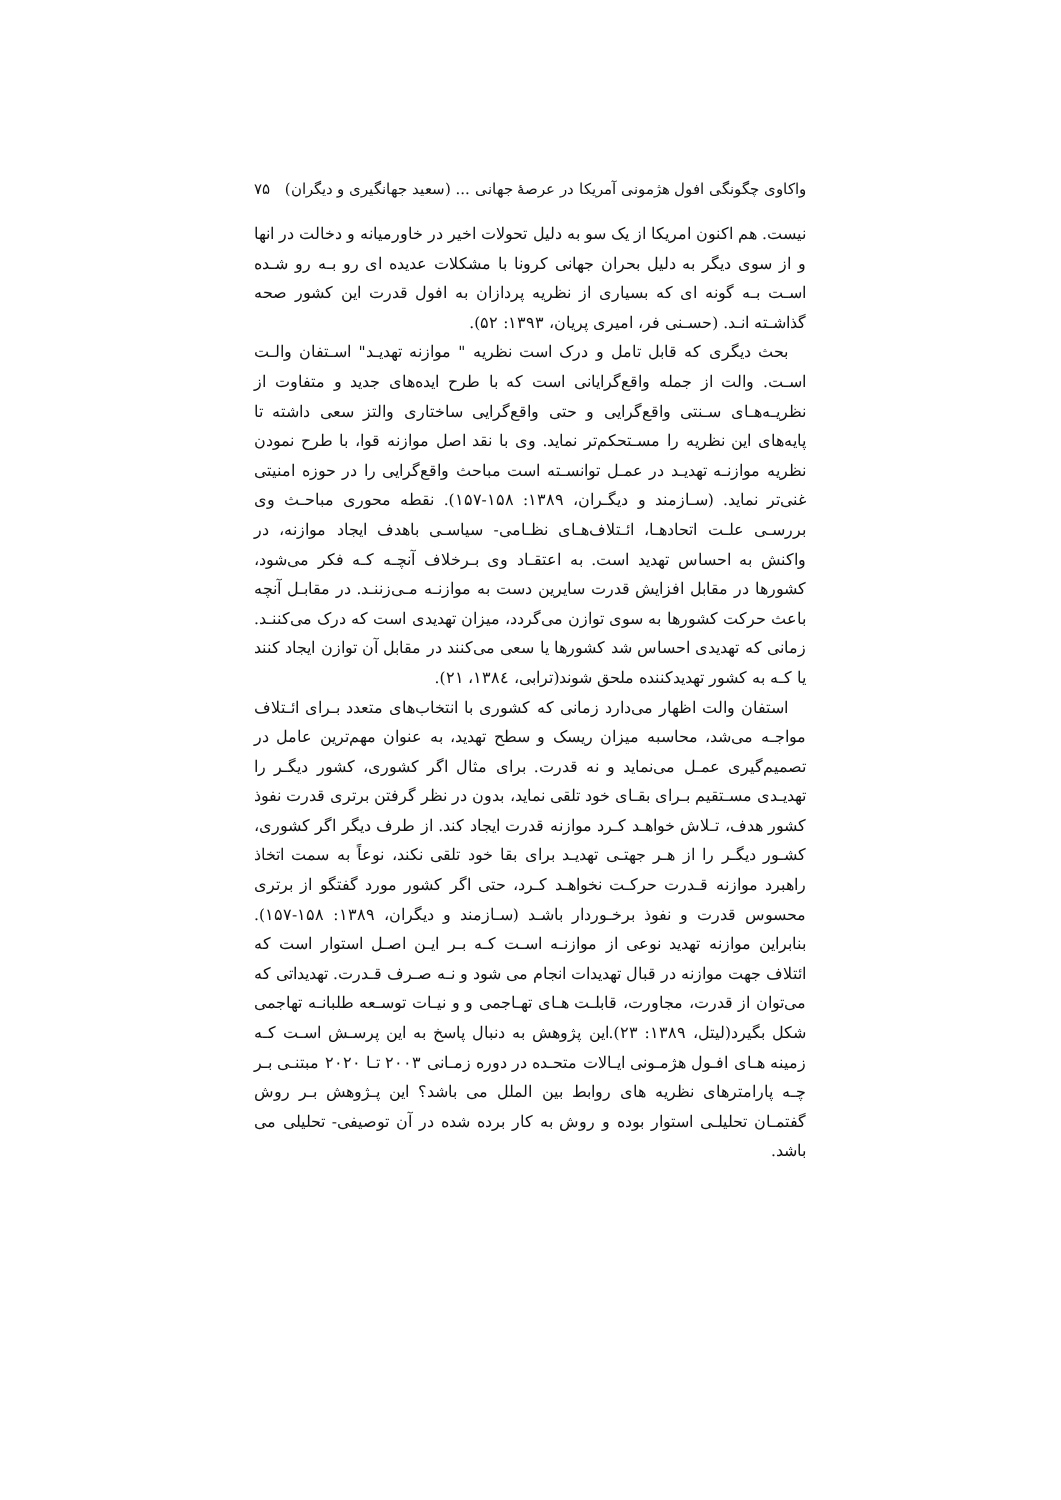واکاوی چگونگی افول هژمونی آمریکا در عرصهٔ جهانی ... (سعید جهانگیری و دیگران) ۷۵
نیست. هم اکنون امریکا از یک سو به دلیل تحولات اخیر در خاورمیانه و دخالت در انها و از سوی دیگر به دلیل بحران جهانی کرونا با مشکلات عدیده ای رو بـه رو شـده اسـت بـه گونه ای که بسیاری از نظریه پردازان به افول قدرت این کشور صحه گذاشـته انـد. (حسـنی فر، امیری پریان، ۱۳۹۳: ۵۲).
بحث دیگری که قابل تامل و درک است نظریه " موازنه تهدیـد" اسـتفان والـت اسـت. والت از جمله واقع‌گرایانی است که با طرح ایده‌های جدید و متفاوت از نظریـه‌هـای سـنتی واقع‌گرایی و حتی واقع‌گرایی ساختاری والتز سعی داشته تا پایه‌های این نظریه را مسـتحکم‌تر نماید. وی با نقد اصل موازنه قوا، با طرح نمودن نظریه موازنـه تهدیـد در عمـل توانسـته است مباحث واقع‌گرایی را در حوزه امنیتی غنی‌تر نماید. (سـازمند و دیگـران، ۱۳۸۹: ۱۵۸-۱۵۷). نقطه محوری مباحـث وی بررسـی علـت اتحادهـا، ائـتلاف‌هـای نظـامی- سیاسـی باهدف ایجاد موازنه، در واکنش به احساس تهدید است. به اعتقـاد وی بـرخلاف آنچـه کـه فکر می‌شود، کشورها در مقابل افزایش قدرت سایرین دست به موازنـه مـی‌زننـد. در مقابـل آنچه باعث حرکت کشورها به سوی توازن می‌گردد، میزان تهدیدی است که درک می‌کننـد. زمانی که تهدیدی احساس شد کشورها یا سعی می‌کنند در مقابل آن توازن ایجاد کنند یا کـه به کشور تهدیدکننده ملحق شوند(ترابی، ۱۳۸٤، ۲۱).
استفان والت اظهار می‌دارد زمانی که کشوری با انتخاب‌های متعدد بـرای ائـتلاف مواجـه می‌شد، محاسبه میزان ریسک و سطح تهدید، به عنوان مهم‌ترین عامل در تصمیم‌گیری عمـل می‌نماید و نه قدرت. برای مثال اگر کشوری، کشور دیگـر را تهدیـدی مسـتقیم بـرای بقـای خود تلقی نماید، بدون در نظر گرفتن برتری قدرت نفوذ کشور هدف، تـلاش خواهـد کـرد موازنه قدرت ایجاد کند. از طرف دیگر اگر کشوری، کشـور دیگـر را از هـر جهتـی تهدیـد برای بقا خود تلقی نکند، نوعاً به سمت اتخاذ راهبرد موازنه قـدرت حرکـت نخواهـد کـرد، حتی اگر کشور مورد گفتگو از برتری محسوس قدرت و نفوذ برخـوردار باشـد (سـازمند و دیگران، ۱۳۸۹: ۱۵۸-۱۵۷). بنابراین موازنه تهدید نوعی از موازنـه اسـت کـه بـر ایـن اصـل استوار است که ائتلاف جهت موازنه در قبال تهدیدات انجام می شود و نـه صـرف قـدرت. تهدیداتی که می‌توان از قدرت، مجاورت، قابلـت هـای تهـاجمی و و نیـات توسـعه طلبانـه تهاجمی شکل بگیرد(لیتل، ۱۳۸۹: ۲۳).این پژوهش به دنبال پاسخ به این پرسـش اسـت کـه زمینه هـای افـول هژمـونی ایـالات متحـده در دوره زمـانی ۲۰۰۳ تـا ۲۰۲۰ مبتنـی بـر چـه پارامترهای نظریه های روابط بین الملل می باشد؟ این پـژوهش بـر روش گفتمـان تحلیلـی استوار بوده و روش به کار برده شده در آن توصیفی- تحلیلی می باشد.